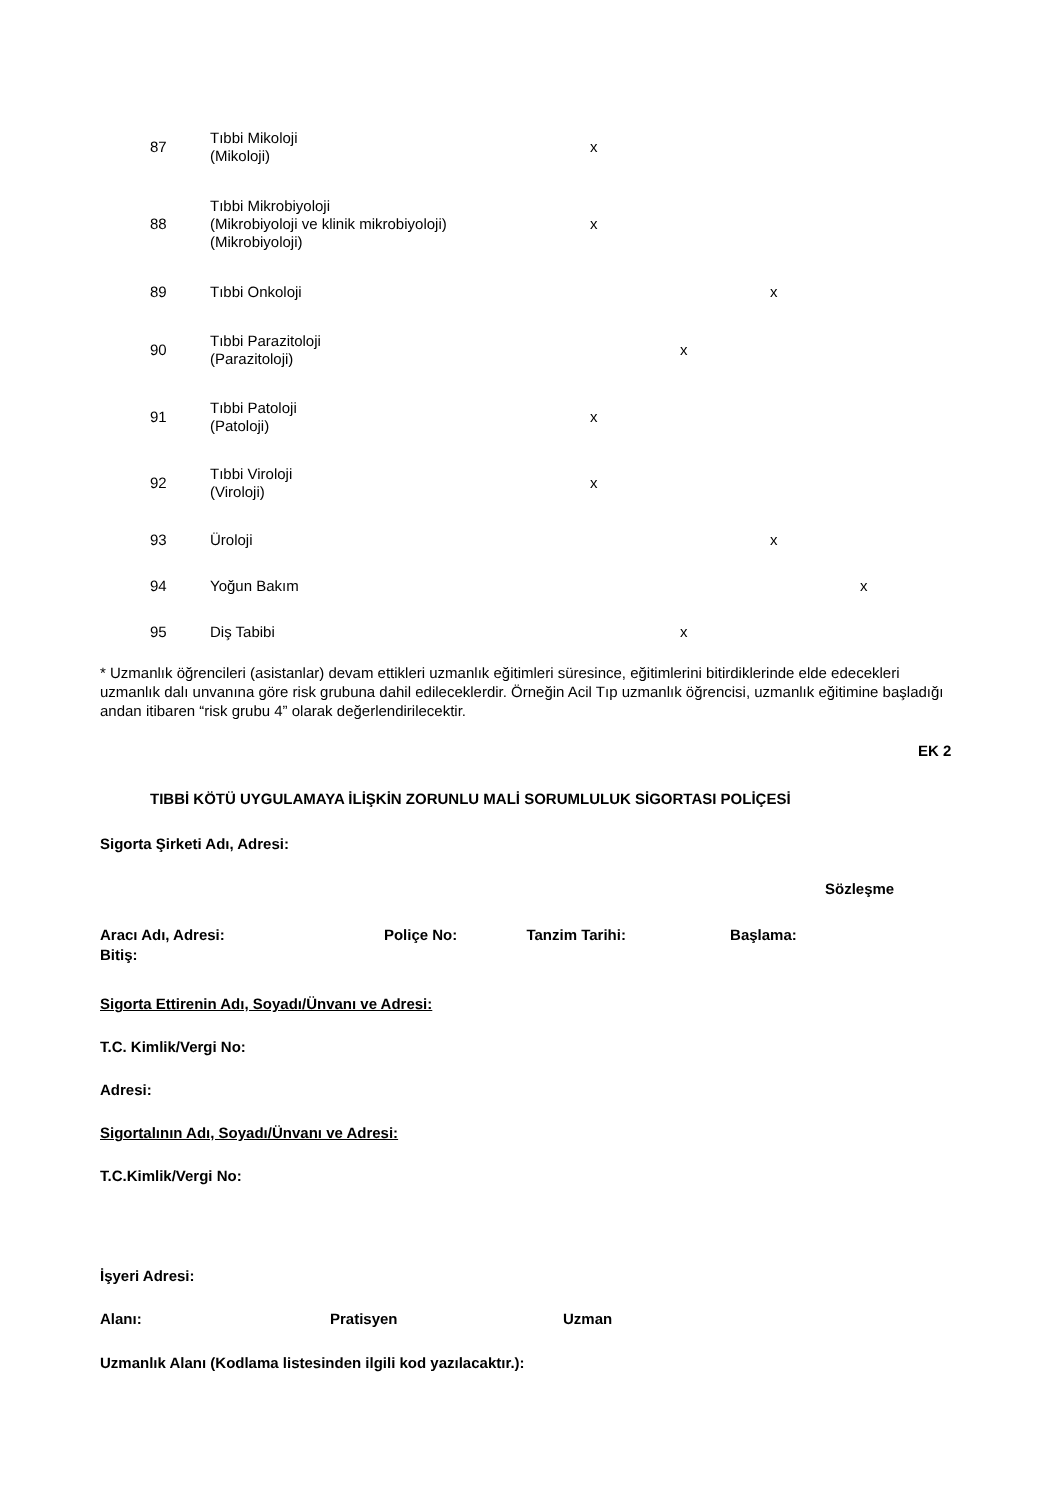| 87 | Tıbbi Mikoloji (Mikoloji) | x | | | |
| 88 | Tıbbi Mikrobiyoloji (Mikrobiyoloji ve klinik mikrobiyoloji) (Mikrobiyoloji) | x | | | |
| 89 | Tıbbi Onkoloji | | | x | |
| 90 | Tıbbi Parazitoloji (Parazitoloji) | | x | | |
| 91 | Tıbbi Patoloji (Patoloji) | x | | | |
| 92 | Tıbbi Viroloji (Viroloji) | x | | | |
| 93 | Üroloji | | | x | |
| 94 | Yoğun Bakım | | | | x |
| 95 | Diş Tabibi | | x | | |
* Uzmanlık öğrencileri (asistanlar) devam ettikleri uzmanlık eğitimleri süresince, eğitimlerini bitirdiklerinde elde edecekleri uzmanlık dalı unvanına göre risk grubuna dahil edileceklerdir. Örneğin Acil Tıp uzmanlık öğrencisi, uzmanlık eğitimine başladığı andan itibaren “risk grubu 4” olarak değerlendirilecektir.
EK 2
TIBBİ KÖTÜ UYGULAMAYA İLİŞKİN ZORUNLU MALİ SORUMLULUK SİGORTASI POLİÇESİ
Sigorta Şirketi Adı, Adresi:
Sözleşme
Aracı Adı, Adresi: Poliçe No: Tanzim Tarihi: Başlama:
Bitiş:
Sigorta Ettirenin Adı, Soyadı/Ünvanı ve Adresi:
T.C. Kimlik/Vergi No:
Adresi:
Sigortalının Adı, Soyadı/Ünvanı ve Adresi:
T.C.Kimlik/Vergi No:
İşyeri Adresi:
Alanı: Pratisyen Uzman
Uzmanlık Alanı (Kodlama listesinden ilgili kod yazılacaktır.):